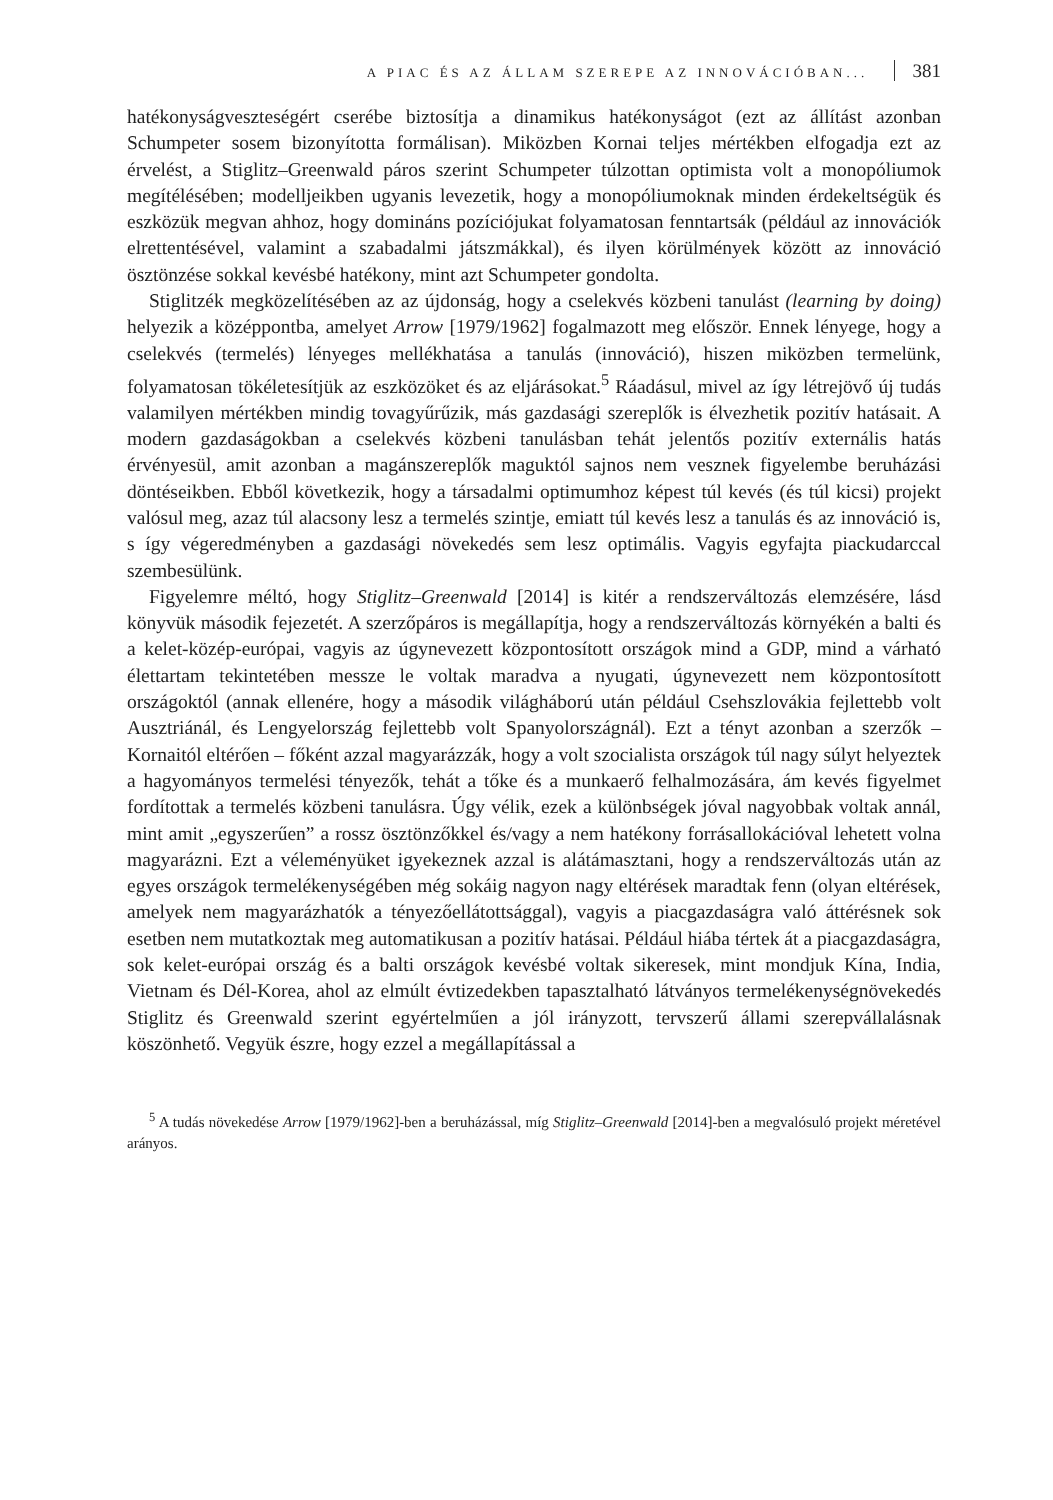A PIAC ÉS AZ ÁLLAM SZEREPE AZ INNOVÁCIÓBAN... 381
hatékonyságveszteségért cserébe biztosítja a dinamikus hatékonyságot (ezt az állítást azonban Schumpeter sosem bizonyította formálisan). Miközben Kornai teljes mértékben elfogadja ezt az érvelést, a Stiglitz–Greenwald páros szerint Schumpeter túlzottan optimista volt a monopóliumok megítélésében; modelljeikben ugyanis levezetik, hogy a monopóliumoknak minden érdekeltségük és eszközük megvan ahhoz, hogy domináns pozíciójukat folyamatosan fenntartsák (például az innovációk elrettentésével, valamint a szabadalmi játszmákkal), és ilyen körülmények között az innováció ösztönzése sokkal kevésbé hatékony, mint azt Schumpeter gondolta.
Stiglitzék megközelítésében az az újdonság, hogy a cselekvés közbeni tanulást (learning by doing) helyezik a középpontba, amelyet Arrow [1979/1962] fogalmazott meg először. Ennek lényege, hogy a cselekvés (termelés) lényeges mellékhatása a tanulás (innováció), hiszen miközben termelünk, folyamatosan tökéletesítjük az eszközöket és az eljárásokat.<sup>5</sup> Ráadásul, mivel az így létrejövő új tudás valamilyen mértékben mindig tovagyűrűzik, más gazdasági szereplők is élvezhetik pozitív hatásait. A modern gazdaságokban a cselekvés közbeni tanulásban tehát jelentős pozitív externális hatás érvényesül, amit azonban a magánszereplők maguktól sajnos nem vesznek figyelembe beruházási döntéseikben. Ebből következik, hogy a társadalmi optimumhoz képest túl kevés (és túl kicsi) projekt valósul meg, azaz túl alacsony lesz a termelés szintje, emiatt túl kevés lesz a tanulás és az innováció is, s így végeredményben a gazdasági növekedés sem lesz optimális. Vagyis egyfajta piackudarccal szembesülünk.
Figyelemre méltó, hogy Stiglitz–Greenwald [2014] is kitér a rendszerváltozás elemzésére, lásd könyvük második fejezetét. A szerzőpáros is megállapítja, hogy a rendszerváltozás környékén a balti és a kelet-közép-európai, vagyis az úgynevezett központosított országok mind a GDP, mind a várható élettartam tekintetében messze le voltak maradva a nyugati, úgynevezett nem központosított országoktól (annak ellenére, hogy a második világháború után például Csehszlovákia fejlettebb volt Ausztriánál, és Lengyelország fejlettebb volt Spanyolországnál). Ezt a tényt azonban a szerzők – Kornaitól eltérően – főként azzal magyarázzák, hogy a volt szocialista országok túl nagy súlyt helyeztek a hagyományos termelési tényezők, tehát a tőke és a munkaerő felhalmozására, ám kevés figyelmet fordítottak a termelés közbeni tanulásra. Úgy vélik, ezek a különbségek jóval nagyobbak voltak annál, mint amit „egyszerűen” a rossz ösztönzőkkel és/vagy a nem hatékony forrásallokációval lehetett volna magyarázni. Ezt a véleményüket igyekeznek azzal is alátámasztani, hogy a rendszerváltozás után az egyes országok termelékenységében még sokáig nagyon nagy eltérések maradtak fenn (olyan eltérések, amelyek nem magyarázhatók a tényezőellátottsággal), vagyis a piacgazdaságra való áttérésnek sok esetben nem mutatkoztak meg automatikusan a pozitív hatásai. Például hiába tértek át a piacgazdaságra, sok kelet-európai ország és a balti országok kevésbé voltak sikeresek, mint mondjuk Kína, India, Vietnam és Dél-Korea, ahol az elmúlt évtizedekben tapasztalható látványos termelékenységnövekedés Stiglitz és Greenwald szerint egyértelműen a jól irányzott, tervszerű állami szerepvállalásnak köszönhető. Vegyük észre, hogy ezzel a megállapítással a
<sup>5</sup> A tudás növekedése Arrow [1979/1962]-ben a beruházással, míg Stiglitz–Greenwald [2014]-ben a megvalósuló projekt méretével arányos.